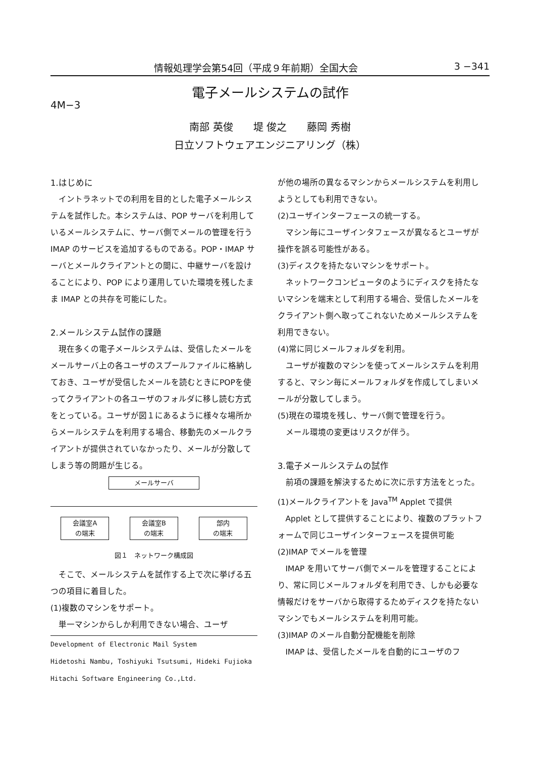情報処理学会第54回（平成９年前期）全国大会 3 −341
電子メールシステムの試作
4M−3
南部 英俊　　堤 俊之　　藤岡 秀樹
日立ソフトウェアエンジニアリング（株）
1.はじめに
イントラネットでの利用を目的とした電子メールシステムを試作した。本システムは、POP サーバを利用しているメールシステムに、サーバ側でメールの管理を行う IMAP のサービスを追加するものである。POP・IMAP サーバとメールクライアントとの間に、中継サーバを設けることにより、POP により運用していた環境を残したまま IMAP との共存を可能にした。
2.メールシステム試作の課題
現在多くの電子メールシステムは、受信したメールをメールサーバ上の各ユーザのスプールファイルに格納しておき、ユーザが受信したメールを読むときにPOPを使ってクライアントの各ユーザのフォルダに移し読む方式をとっている。ユーザが図１にあるように様々な場所からメールシステムを利用する場合、移動先のメールクライアントが提供されていなかったり、メールが分散してしまう等の問題が生じる。
メールサーバ
会議室A
の端末
会議室B
の端末
部内
の端末
図１　ネットワーク構成図
そこで、メールシステムを試作する上で次に挙げる五つの項目に着目した。
(1)複数のマシンをサポート。
単一マシンからしか利用できない場合、ユーザ
Development of Electronic Mail System
Hidetoshi Nambu, Toshiyuki Tsutsumi, Hideki Fujioka
Hitachi Software Engineering Co.,Ltd.
が他の場所の異なるマシンからメールシステムを利用しようとしても利用できない。
(2)ユーザインターフェースの統一する。
マシン毎にユーザインタフェースが異なるとユーザが操作を誤る可能性がある。
(3)ディスクを持たないマシンをサポート。
ネットワークコンピュータのようにディスクを持たないマシンを端末として利用する場合、受信したメールをクライアント側へ取ってこれないためメールシステムを利用できない。
(4)常に同じメールフォルダを利用。
ユーザが複数のマシンを使ってメールシステムを利用すると、マシン毎にメールフォルダを作成してしまいメールが分散してしまう。
(5)現在の環境を残し、サーバ側で管理を行う。
メール環境の変更はリスクが伴う。
3.電子メールシステムの試作
前項の課題を解決するために次に示す方法をとった。
(1)メールクライアントを Java<sup>TM</sup> Applet で提供
Applet として提供することにより、複数のプラットフォームで同じユーザインターフェースを提供可能
(2)IMAP でメールを管理
IMAP を用いてサーバ側でメールを管理することにより、常に同じメールフォルダを利用でき、しかも必要な情報だけをサーバから取得するためディスクを持たないマシンでもメールシステムを利用可能。
(3)IMAP のメール自動分配機能を削除
IMAP は、受信したメールを自動的にユーザのフ